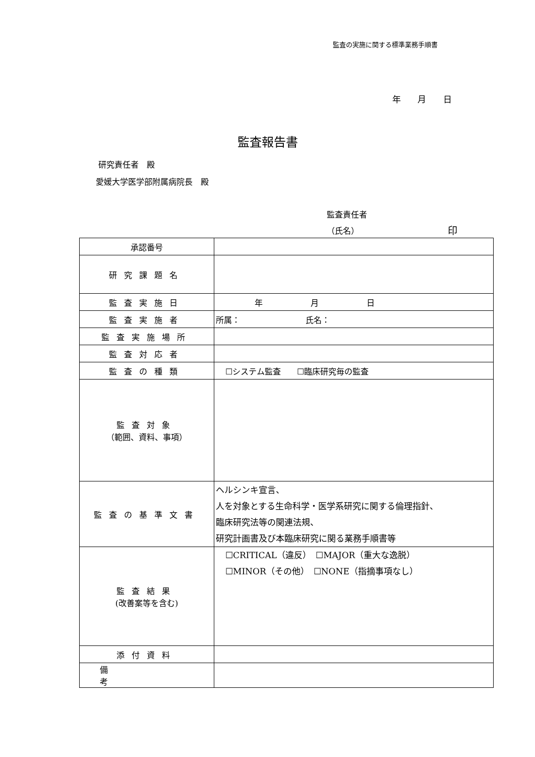監査の実施に関する標準業務手順書
年 月 日
監査報告書
研究責任者　殿
愛媛大学医学部附属病院長　殿
監査責任者
（氏名） 印
| 承認番号 | |
| 研究課題名 | |
| 監査実施日 | 年 月 日 |
| 監査実施者 | 所属： 氏名： |
| 監査実施場所 | |
| 監査対応者 | |
| 監査の種類 | ☐システム監査 ☐臨床研究毎の監査 |
| 監査対象 （範囲、資料、事項） | |
| 監査の基準文書 | ヘルシンキ宣言、 人を対象とする生命科学・医学系研究に関する倫理指針、 臨床研究法等の関連法規、 研究計画書及び本臨床研究に関る業務手順書等 |
| 監査結果 (改善案等を含む) | ☐CRITICAL（違反） ☐MAJOR（重大な逸脱） ☐MINOR（その他） ☐NONE（指摘事項なし） |
| 添付資料 | |
| 備考 | |